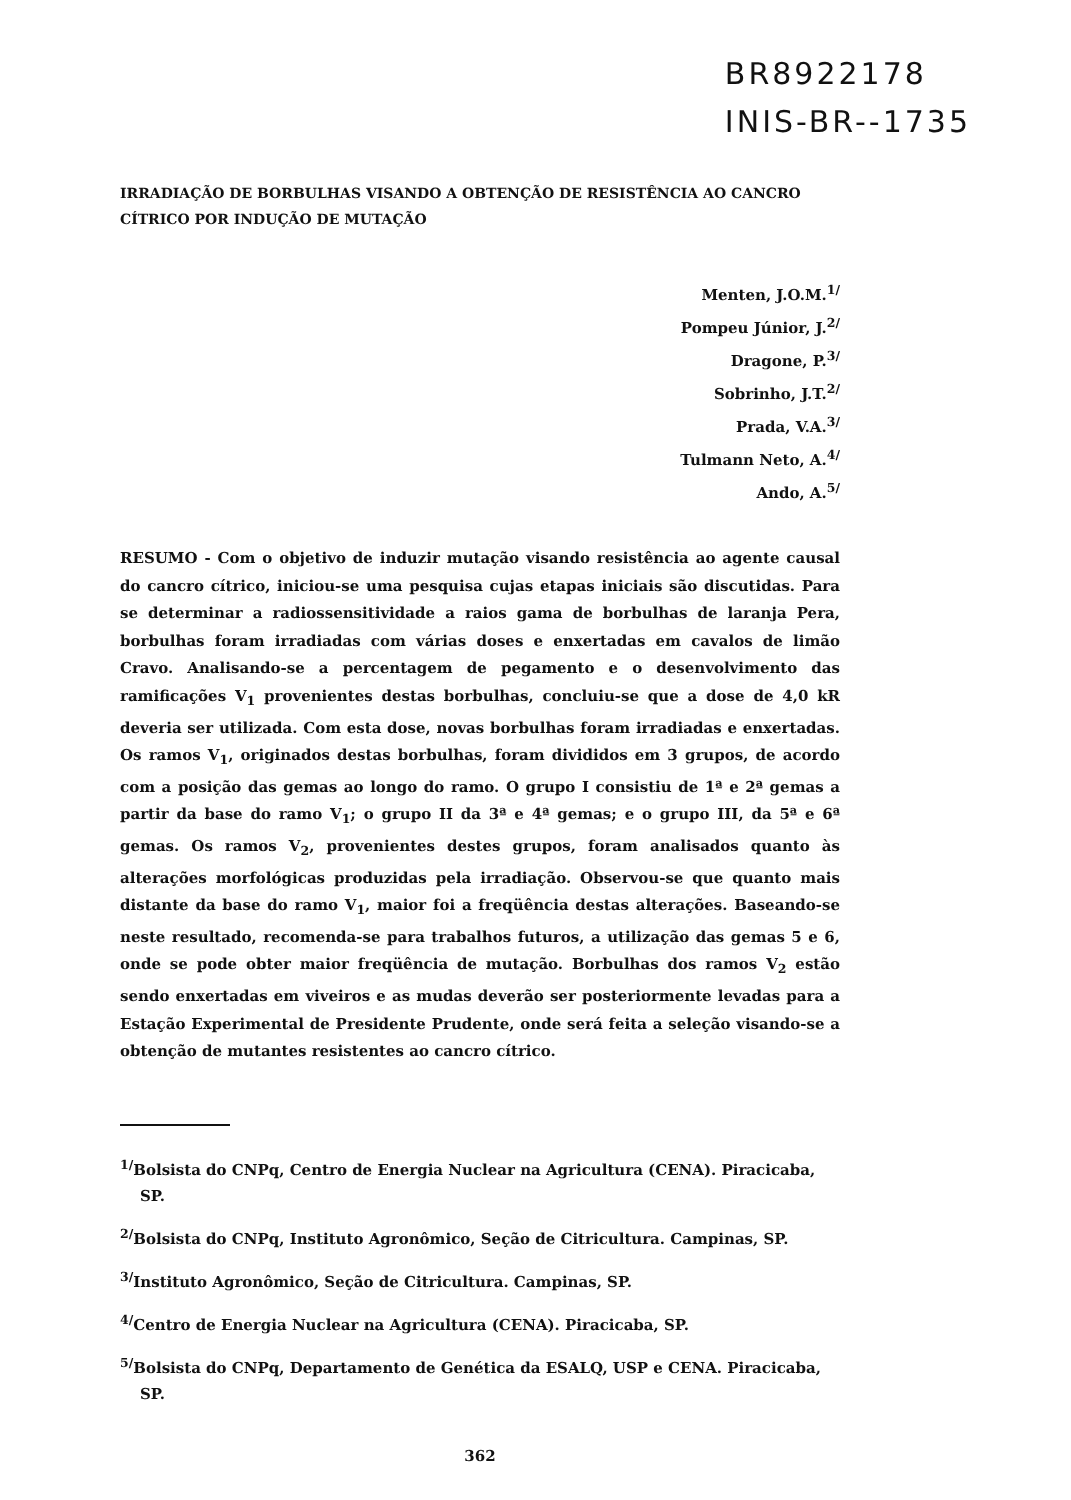BR8922178
INIS-BR--1735
IRRADIAÇÃO DE BORBULHAS VISANDO A OBTENÇÃO DE RESISTÊNCIA AO CANCRO CÍTRICO POR INDUÇÃO DE MUTAÇÃO
Menten, J.O.M.<sup>1/</sup>
Pompeu Júnior, J.<sup>2/</sup>
Dragone, P.<sup>3/</sup>
Sobrinho, J.T.<sup>2/</sup>
Prada, V.A.<sup>3/</sup>
Tulmann Neto, A.<sup>4/</sup>
Ando, A.<sup>5/</sup>
RESUMO - Com o objetivo de induzir mutação visando resistência ao agente causal do cancro cítrico, iniciou-se uma pesquisa cujas etapas iniciais são discutidas. Para se determinar a radiossensitividade a raios gama de borbulhas de laranja Pera, borbulhas foram irradiadas com várias doses e enxertadas em cavalos de limão Cravo. Analisando-se a percentagem de pegamento e o desenvolvimento das ramificações V<sub>1</sub> provenientes destas borbulhas, concluiu-se que a dose de 4,0 kR deveria ser utilizada. Com esta dose, novas borbulhas foram irradiadas e enxertadas. Os ramos V<sub>1</sub>, originados destas borbulhas, foram divididos em 3 grupos, de acordo com a posição das gemas ao longo do ramo. O grupo I consistiu de 1ª e 2ª gemas a partir da base do ramo V<sub>1</sub>; o grupo II da 3ª e 4ª gemas; e o grupo III, da 5ª e 6ª gemas. Os ramos V<sub>2</sub>, provenientes destes grupos, foram analisados quanto às alterações morfológicas produzidas pela irradiação. Observou-se que quanto mais distante da base do ramo V<sub>1</sub>, maior foi a freqüência destas alterações. Baseando-se neste resultado, recomenda-se para trabalhos futuros, a utilização das gemas 5 e 6, onde se pode obter maior freqüência de mutação. Borbulhas dos ramos V<sub>2</sub> estão sendo enxertadas em viveiros e as mudas deverão ser posteriormente levadas para a Estação Experimental de Presidente Prudente, onde será feita a seleção visando-se a obtenção de mutantes resistentes ao cancro cítrico.
<sup>1/</sup>Bolsista do CNPq, Centro de Energia Nuclear na Agricultura (CENA). Piracicaba, SP.
<sup>2/</sup>Bolsista do CNPq, Instituto Agronômico, Seção de Citricultura. Campinas, SP.
<sup>3/</sup>Instituto Agronômico, Seção de Citricultura. Campinas, SP.
<sup>4/</sup>Centro de Energia Nuclear na Agricultura (CENA). Piracicaba, SP.
<sup>5/</sup>Bolsista do CNPq, Departamento de Genética da ESALQ, USP e CENA. Piracicaba, SP.
362